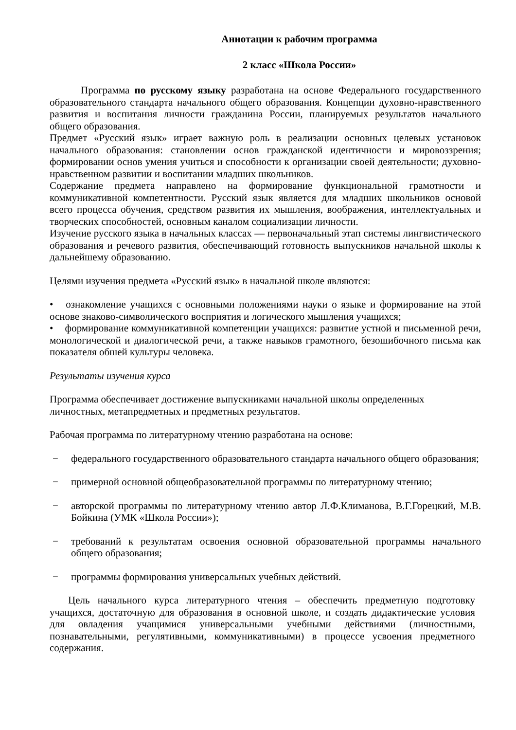Аннотации к рабочим программа
2 класс «Школа России»
Программа по русскому языку разработана на основе Федерального государственного образовательного стандарта начального общего образования. Концепции духовно-нравственного развития и воспитания личности гражданина России, планируемых результатов начального общего образования.
Предмет «Русский язык» играет важную роль в реализации основных целевых установок начального образования: становлении основ гражданской идентичности и мировоззрения; формировании основ умения учиться и способности к организации своей деятельности; духовно-нравственном развитии и воспитании младших школьников.
Содержание предмета направлено на формирование функциональной грамотности и коммуникативной компетентности. Русский язык является для младших школьников основой всего процесса обучения, средством развития их мышления, воображения, интеллектуальных и творческих способностей, основным каналом социализации личности.
Изучение русского языка в начальных классах — первоначальный этап системы лингвистического образования и речевого развития, обеспечивающий готовность выпускников начальной школы к дальнейшему образованию.
Целями изучения предмета «Русский язык» в начальной школе являются:
• ознакомление учащихся с основными положениями науки о языке и формирование на этой основе знаково-символического восприятия и логического мышления учащихся;
• формирование коммуникативной компетенции учащихся: развитие устной и письменной речи, монологической и диалогической речи, а также навыков грамотного, безошибочного письма как показателя обшей культуры человека.
Результаты изучения курса
Программа обеспечивает достижение выпускниками начальной школы определенных
личностных, метапредметных и предметных результатов.
Рабочая программа по литературному чтению разработана на основе:
− федерального государственного образовательного стандарта начального общего образования;
− примерной основной общеобразовательной программы по литературному чтению;
− авторской программы по литературному чтению автор Л.Ф.Климанова, В.Г.Горецкий, М.В. Бойкина (УМК «Школа России»);
− требований к результатам освоения основной образовательной программы начального общего образования;
− программы формирования универсальных учебных действий.
Цель начального курса литературного чтения – обеспечить предметную подготовку учащихся, достаточную для образования в основной школе, и создать дидактические условия для овладения учащимися универсальными учебными действиями (личностными, познавательными, регулятивными, коммуникативными) в процессе усвоения предметного содержания.